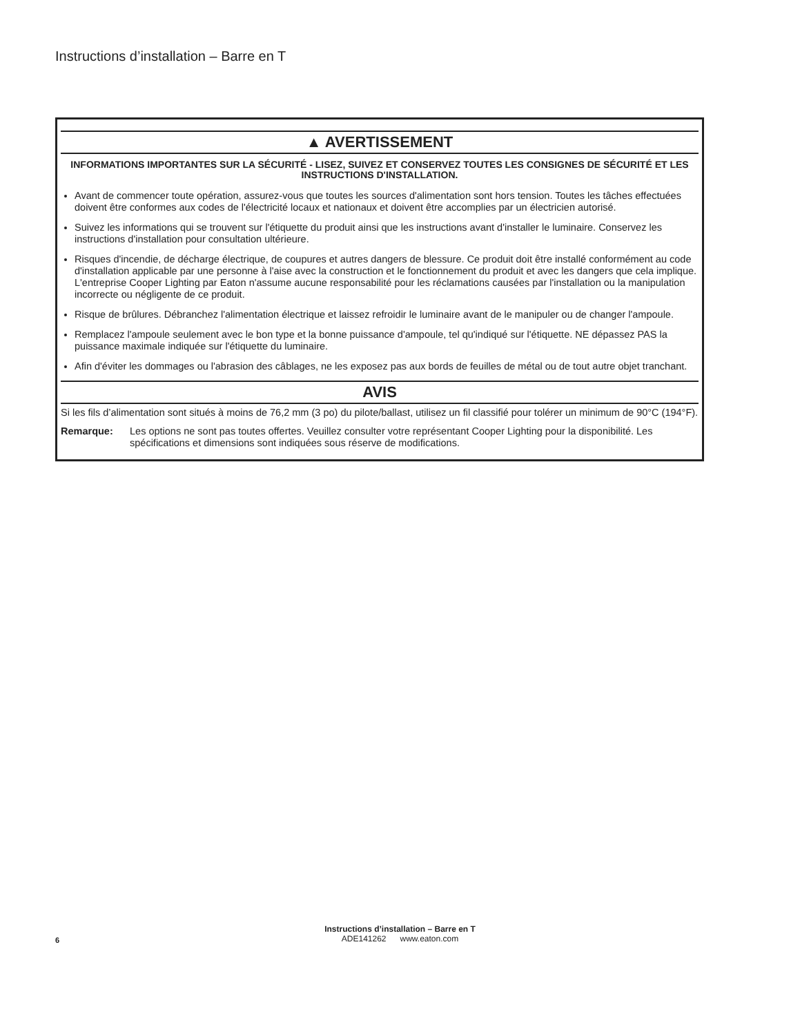Instructions d’installation – Barre en T
▲ AVERTISSEMENT
INFORMATIONS IMPORTANTES SUR LA SÉCURITÉ - LISEZ, SUIVEZ ET CONSERVEZ TOUTES LES CONSIGNES DE SÉCURITÉ ET LES INSTRUCTIONS D'INSTALLATION.
Avant de commencer toute opération, assurez-vous que toutes les sources d'alimentation sont hors tension. Toutes les tâches effectuées doivent être conformes aux codes de l'électricité locaux et nationaux et doivent être accomplies par un électricien autorisé.
Suivez les informations qui se trouvent sur l'étiquette du produit ainsi que les instructions avant d'installer le luminaire. Conservez les instructions d'installation pour consultation ultérieure.
Risques d'incendie, de décharge électrique, de coupures et autres dangers de blessure. Ce produit doit être installé conformément au code d'installation applicable par une personne à l'aise avec la construction et le fonctionnement du produit et avec les dangers que cela implique. L'entreprise Cooper Lighting par Eaton n'assume aucune responsabilité pour les réclamations causées par l'installation ou la manipulation incorrecte ou négligente de ce produit.
Risque de brûlures. Débranchez l'alimentation électrique et laissez refroidir le luminaire avant de le manipuler ou de changer l'ampoule.
Remplacez l'ampoule seulement avec le bon type et la bonne puissance d'ampoule, tel qu'indiqué sur l'étiquette. NE dépassez PAS la puissance maximale indiquée sur l'étiquette du luminaire.
Afin d'éviter les dommages ou l'abrasion des câblages, ne les exposez pas aux bords de feuilles de métal ou de tout autre objet tranchant.
AVIS
Si les fils d’alimentation sont situés à moins de 76,2 mm (3 po) du pilote/ballast, utilisez un fil classifié pour tolérer un minimum de 90°C (194°F).
Remarque: Les options ne sont pas toutes offertes. Veuillez consulter votre représentant Cooper Lighting pour la disponibilité. Les spécifications et dimensions sont indiquées sous réserve de modifications.
Instructions d’installation – Barre en T
ADE141262 www.eaton.com
6